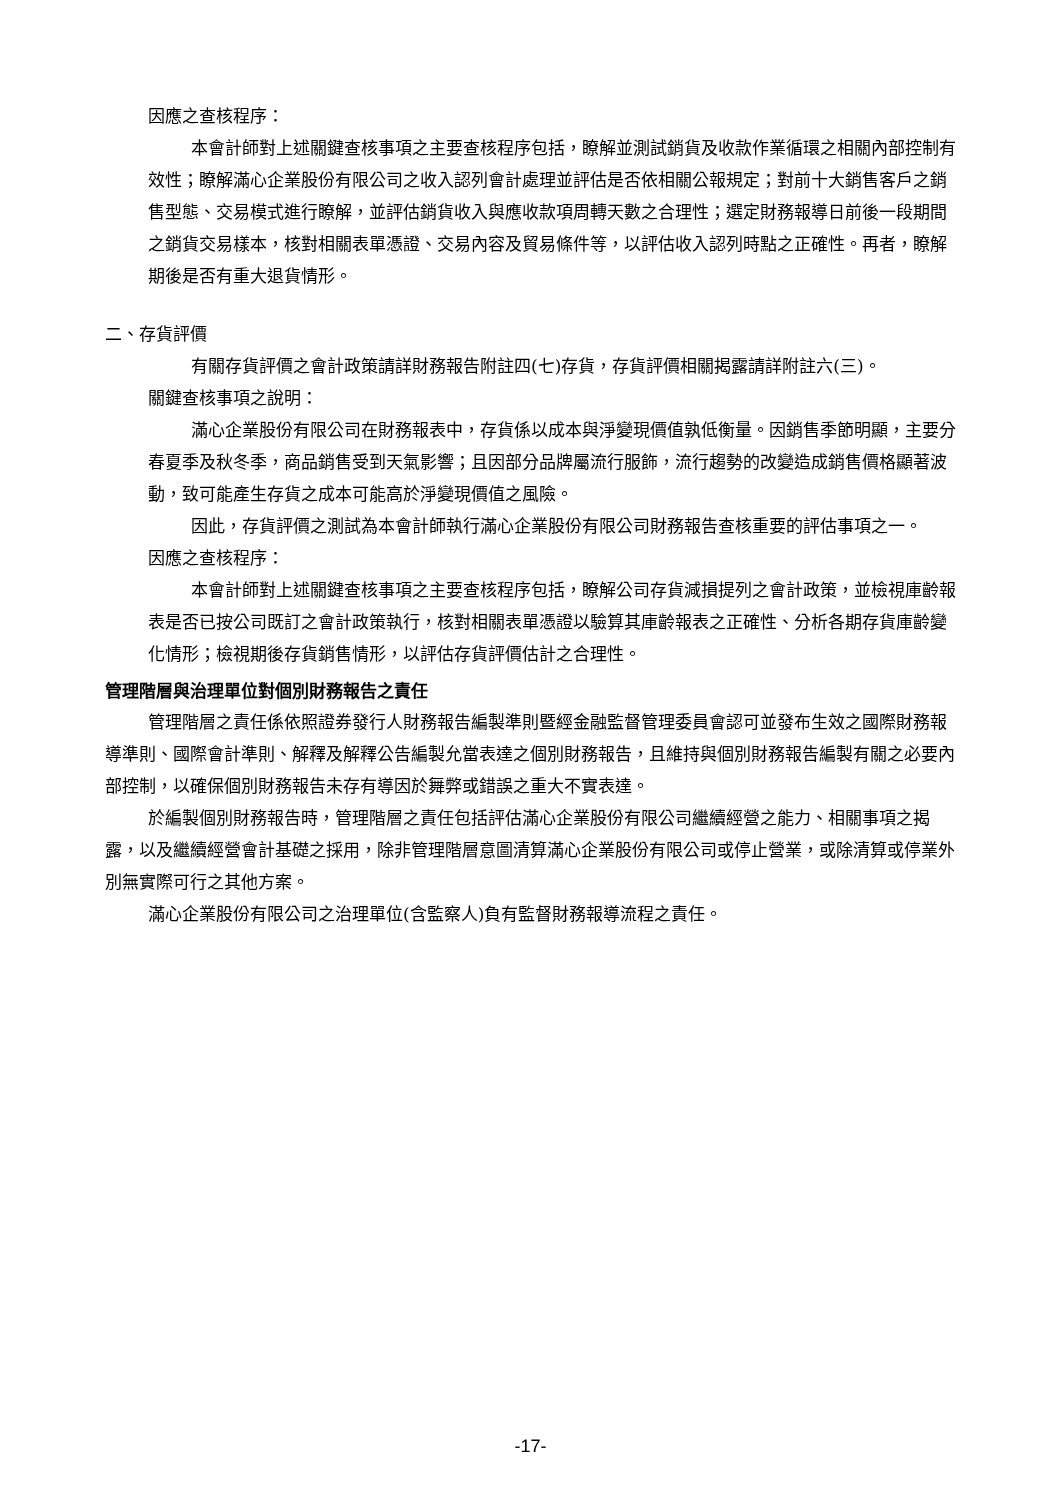因應之查核程序：
本會計師對上述關鍵查核事項之主要查核程序包括，瞭解並測試銷貨及收款作業循環之相關內部控制有效性；瞭解滿心企業股份有限公司之收入認列會計處理並評估是否依相關公報規定；對前十大銷售客戶之銷售型態、交易模式進行瞭解，並評估銷貨收入與應收款項周轉天數之合理性；選定財務報導日前後一段期間之銷貨交易樣本，核對相關表單憑證、交易內容及貿易條件等，以評估收入認列時點之正確性。再者，瞭解期後是否有重大退貨情形。
二、存貨評價
有關存貨評價之會計政策請詳財務報告附註四(七)存貨，存貨評價相關揭露請詳附註六(三)。
關鍵查核事項之說明：
滿心企業股份有限公司在財務報表中，存貨係以成本與淨變現價值孰低衡量。因銷售季節明顯，主要分春夏季及秋冬季，商品銷售受到天氣影響；且因部分品牌屬流行服飾，流行趨勢的改變造成銷售價格顯著波動，致可能產生存貨之成本可能高於淨變現價值之風險。
因此，存貨評價之測試為本會計師執行滿心企業股份有限公司財務報告查核重要的評估事項之一。
因應之查核程序：
本會計師對上述關鍵查核事項之主要查核程序包括，瞭解公司存貨減損提列之會計政策，並檢視庫齡報表是否已按公司既訂之會計政策執行，核對相關表單憑證以驗算其庫齡報表之正確性、分析各期存貨庫齡變化情形；檢視期後存貨銷售情形，以評估存貨評價估計之合理性。
管理階層與治理單位對個別財務報告之責任
管理階層之責任係依照證券發行人財務報告編製準則暨經金融監督管理委員會認可並發布生效之國際財務報導準則、國際會計準則、解釋及解釋公告編製允當表達之個別財務報告，且維持與個別財務報告編製有關之必要內部控制，以確保個別財務報告未存有導因於舞弊或錯誤之重大不實表達。
於編製個別財務報告時，管理階層之責任包括評估滿心企業股份有限公司繼續經營之能力、相關事項之揭露，以及繼續經營會計基礎之採用，除非管理階層意圖清算滿心企業股份有限公司或停止營業，或除清算或停業外別無實際可行之其他方案。
滿心企業股份有限公司之治理單位(含監察人)負有監督財務報導流程之責任。
-17-